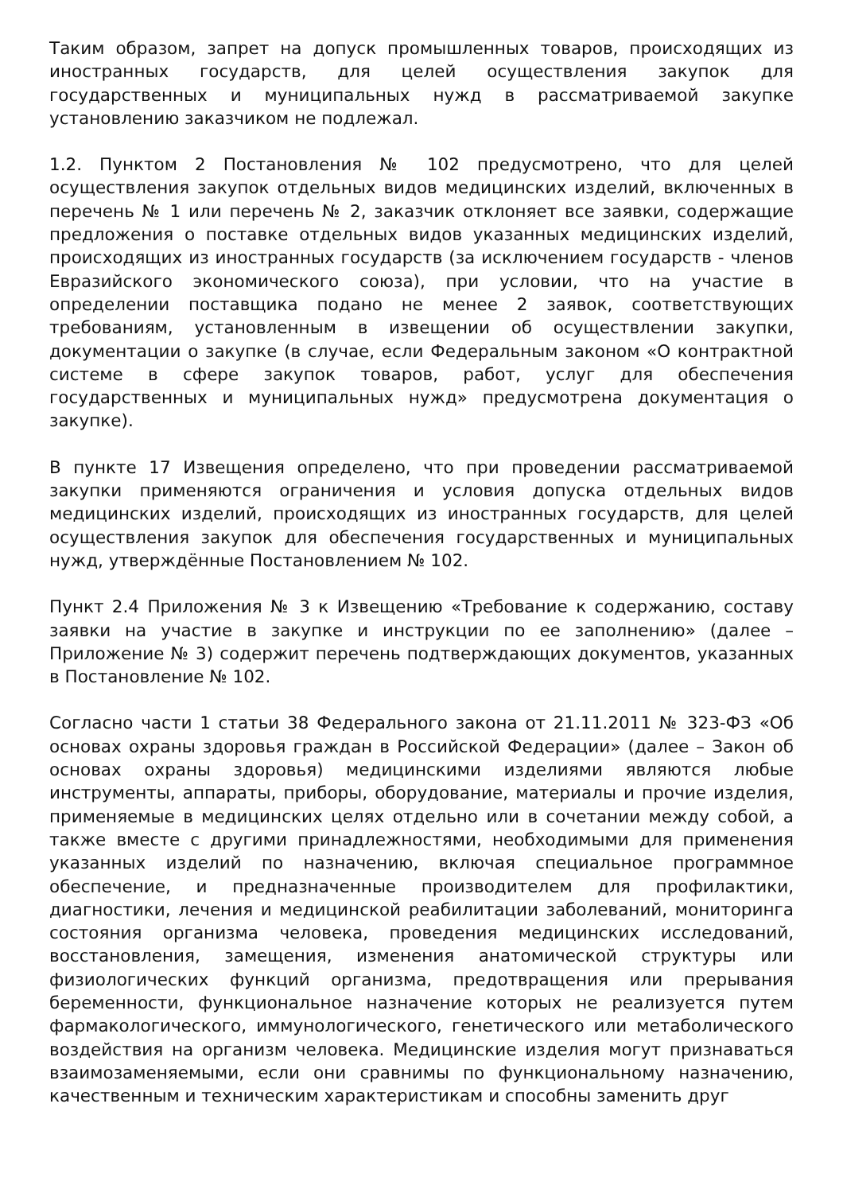Таким образом, запрет на допуск промышленных товаров, происходящих из иностранных государств, для целей осуществления закупок для государственных и муниципальных нужд в рассматриваемой закупке установлению заказчиком не подлежал.
1.2. Пунктом 2 Постановления № 102 предусмотрено, что для целей осуществления закупок отдельных видов медицинских изделий, включенных в перечень № 1 или перечень № 2, заказчик отклоняет все заявки, содержащие предложения о поставке отдельных видов указанных медицинских изделий, происходящих из иностранных государств (за исключением государств - членов Евразийского экономического союза), при условии, что на участие в определении поставщика подано не менее 2 заявок, соответствующих требованиям, установленным в извещении об осуществлении закупки, документации о закупке (в случае, если Федеральным законом «О контрактной системе в сфере закупок товаров, работ, услуг для обеспечения государственных и муниципальных нужд» предусмотрена документация о закупке).
В пункте 17 Извещения определено, что при проведении рассматриваемой закупки применяются ограничения и условия допуска отдельных видов медицинских изделий, происходящих из иностранных государств, для целей осуществления закупок для обеспечения государственных и муниципальных нужд, утверждённые Постановлением № 102.
Пункт 2.4 Приложения № 3 к Извещению «Требование к содержанию, составу заявки на участие в закупке и инструкции по ее заполнению» (далее – Приложение № 3) содержит перечень подтверждающих документов, указанных в Постановление № 102.
Согласно части 1 статьи 38 Федерального закона от 21.11.2011 № 323-ФЗ «Об основах охраны здоровья граждан в Российской Федерации» (далее – Закон об основах охраны здоровья) медицинскими изделиями являются любые инструменты, аппараты, приборы, оборудование, материалы и прочие изделия, применяемые в медицинских целях отдельно или в сочетании между собой, а также вместе с другими принадлежностями, необходимыми для применения указанных изделий по назначению, включая специальное программное обеспечение, и предназначенные производителем для профилактики, диагностики, лечения и медицинской реабилитации заболеваний, мониторинга состояния организма человека, проведения медицинских исследований, восстановления, замещения, изменения анатомической структуры или физиологических функций организма, предотвращения или прерывания беременности, функциональное назначение которых не реализуется путем фармакологического, иммунологического, генетического или метаболического воздействия на организм человека. Медицинские изделия могут признаваться взаимозаменяемыми, если они сравнимы по функциональному назначению, качественным и техническим характеристикам и способны заменить друг